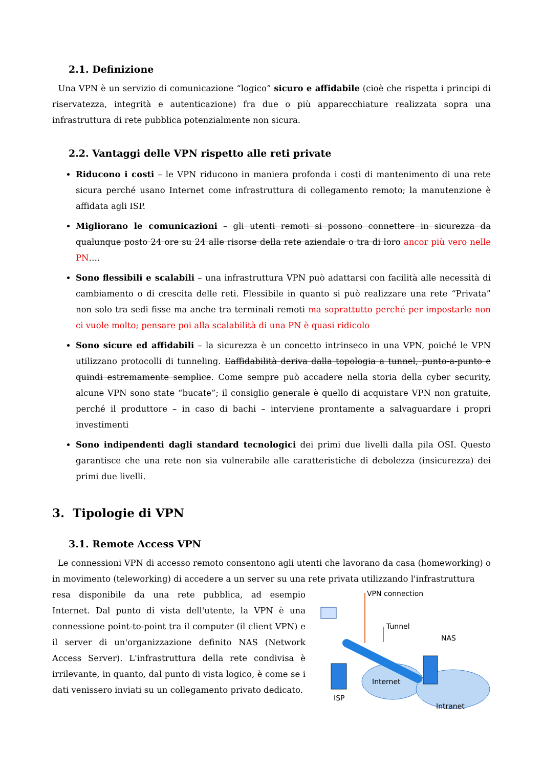2.1. Definizione
Una VPN è un servizio di comunicazione “logico” sicuro e affidabile (cioè che rispetta i principi di riservatezza, integrità e autenticazione) fra due o più apparecchiature realizzata sopra una infrastruttura di rete pubblica potenzialmente non sicura.
2.2. Vantaggi delle VPN rispetto alle reti private
Riducono i costi – le VPN riducono in maniera profonda i costi di mantenimento di una rete sicura perché usano Internet come infrastruttura di collegamento remoto; la manutenzione è affidata agli ISP.
Migliorano le comunicazioni – gli utenti remoti si possono connettere in sicurezza da qualunque posto 24 ore su 24 alle risorse della rete aziendale o tra di loro ancor più vero nelle PN….
Sono flessibili e scalabili – una infrastruttura VPN può adattarsi con facilità alle necessità di cambiamento o di crescita delle reti. Flessibile in quanto si può realizzare una rete “Privata” non solo tra sedi fisse ma anche tra terminali remoti ma soprattutto perché per impostarle non ci vuole molto; pensare poi alla scalabilità di una PN è quasi ridicolo
Sono sicure ed affidabili – la sicurezza è un concetto intrinseco in una VPN, poiché le VPN utilizzano protocolli di tunneling. L’affidabilità deriva dalla topologia a tunnel, punto-a-punto e quindi estremamente semplice. Come sempre può accadere nella storia della cyber security, alcune VPN sono state “bucate”; il consiglio generale è quello di acquistare VPN non gratuite, perché il produttore – in caso di bachi – interviene prontamente a salvaguardare i propri investimenti
Sono indipendenti dagli standard tecnologici dei primi due livelli dalla pila OSI. Questo garantisce che una rete non sia vulnerabile alle caratteristiche di debolezza (insicurezza) dei primi due livelli.
3. Tipologie di VPN
3.1. Remote Access VPN
Le connessioni VPN di accesso remoto consentono agli utenti che lavorano da casa (homeworking) o in movimento (teleworking) di accedere a un server su una rete privata utilizzando l'infrastruttura
resa disponibile da una rete pubblica, ad esempio Internet. Dal punto di vista dell'utente, la VPN è una connessione point-to-point tra il computer (il client VPN) e il server di un'organizzazione definito NAS (Network Access Server). L'infrastruttura della rete condivisa è irrilevante, in quanto, dal punto di vista logico, è come se i dati venissero inviati su un collegamento privato dedicato.
VPN connection
Tunnel
NAS
Internet
ISP
Intranet